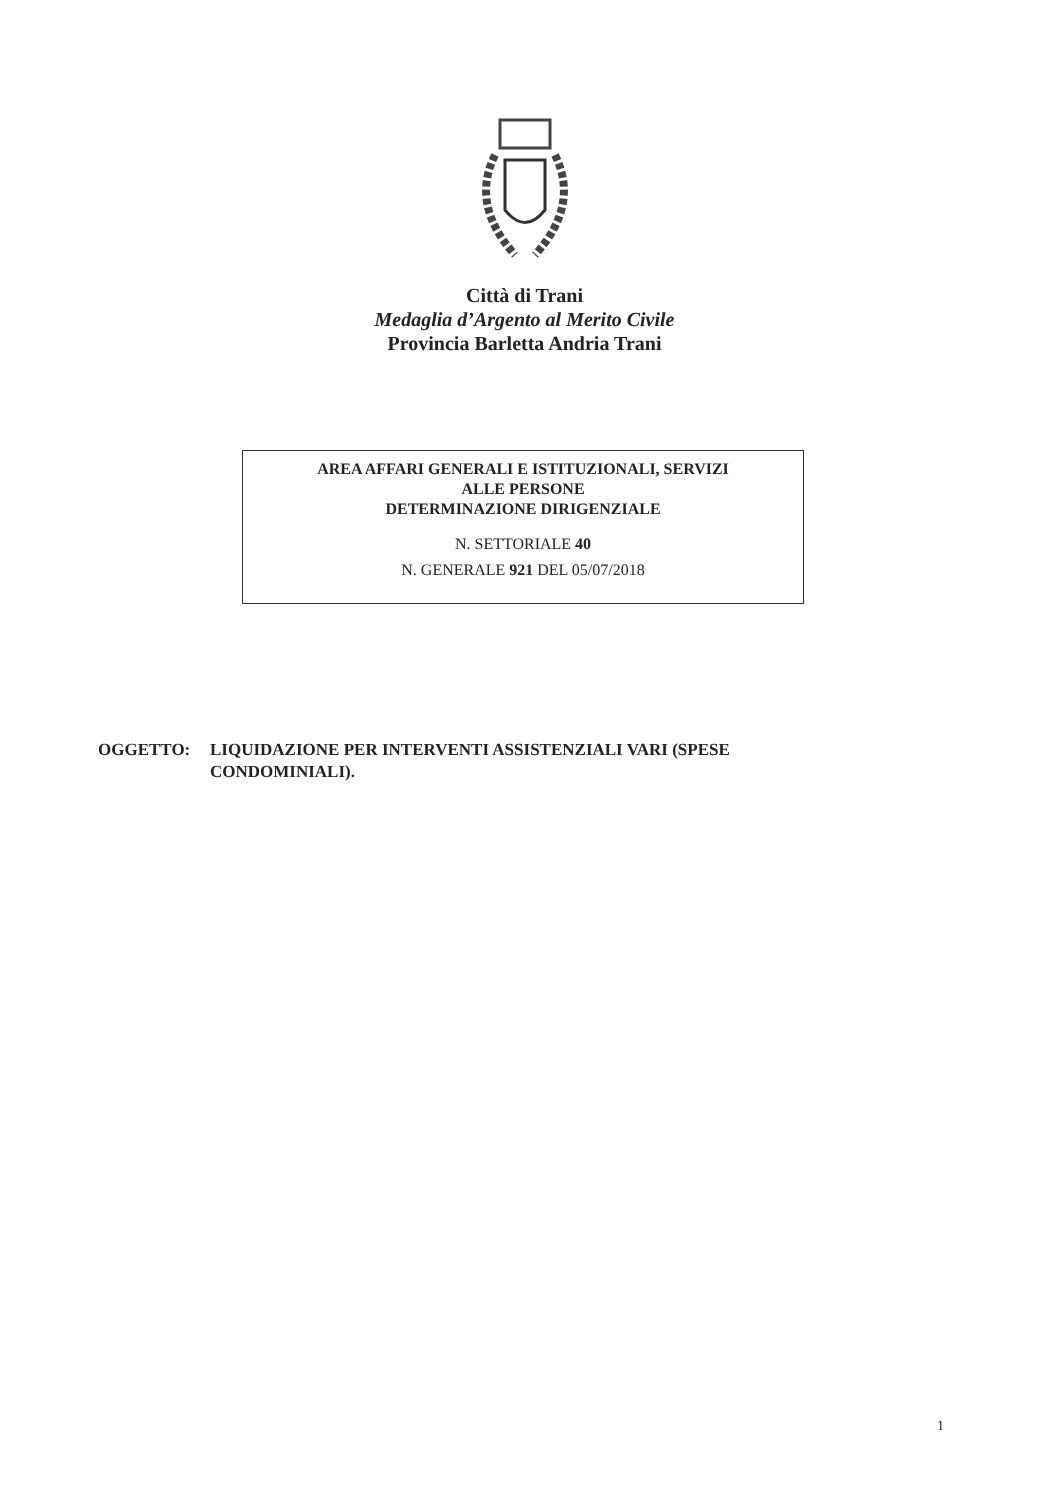Città di Trani
Medaglia d’Argento al Merito Civile
Provincia Barletta Andria Trani
AREA AFFARI GENERALI E ISTITUZIONALI, SERVIZI
ALLE PERSONE
DETERMINAZIONE DIRIGENZIALE
N. SETTORIALE 40
N. GENERALE 921 DEL 05/07/2018
OGGETTO: LIQUIDAZIONE PER INTERVENTI ASSISTENZIALI VARI (SPESE
CONDOMINIALI).
1